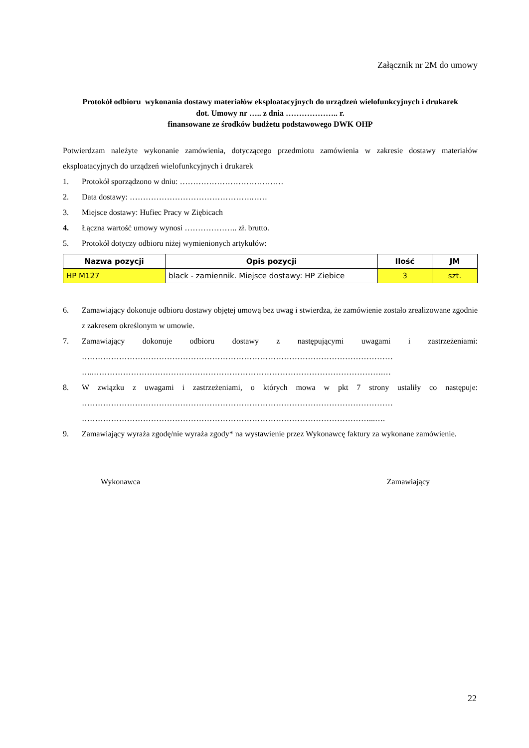Załącznik nr 2M do umowy
Protokół odbioru wykonania dostawy materiałów eksploatacyjnych do urządzeń wielofunkcyjnych i drukarek
dot. Umowy nr ….. z dnia ……………….. r.
finansowane ze środków budżetu podstawowego DWK OHP
Potwierdzam należyte wykonanie zamówienia, dotyczącego przedmiotu zamówienia w zakresie dostawy materiałów eksploatacyjnych do urządzeń wielofunkcyjnych i drukarek
1. Protokół sporządzono w dniu: …………………………………
2. Data dostawy: ……………………………………….……
3. Miejsce dostawy: Hufiec Pracy w Ziębicach
4. Łączna wartość umowy wynosi ……………….. zł. brutto.
5. Protokół dotyczy odbioru niżej wymienionych artykułów:
| Nazwa pozycji | Opis pozycji | Ilość | JM |
| --- | --- | --- | --- |
| HP M127 | black - zamiennik. Miejsce dostawy: HP Ziebice | 3 | szt. |
6. Zamawiający dokonuje odbioru dostawy objętej umową bez uwag i stwierdza, że zamówienie zostało zrealizowane zgodnie z zakresem określonym w umowie.
7. Zamawiający dokonuje odbioru dostawy z następującymi uwagami i zastrzeżeniami: ……………………………………………………………………………………………………… …..……………………………………………………………………………………………….…
8. W związku z uwagami i zastrzeżeniami, o których mowa w pkt 7 strony ustaliły co następuje: ……………………………………………………………………………………………………… ………………………………………………………………………………………………...….
9. Zamawiający wyraża zgodę/nie wyraża zgody* na wystawienie przez Wykonawcę faktury za wykonane zamówienie.
Wykonawca Zamawiający
22